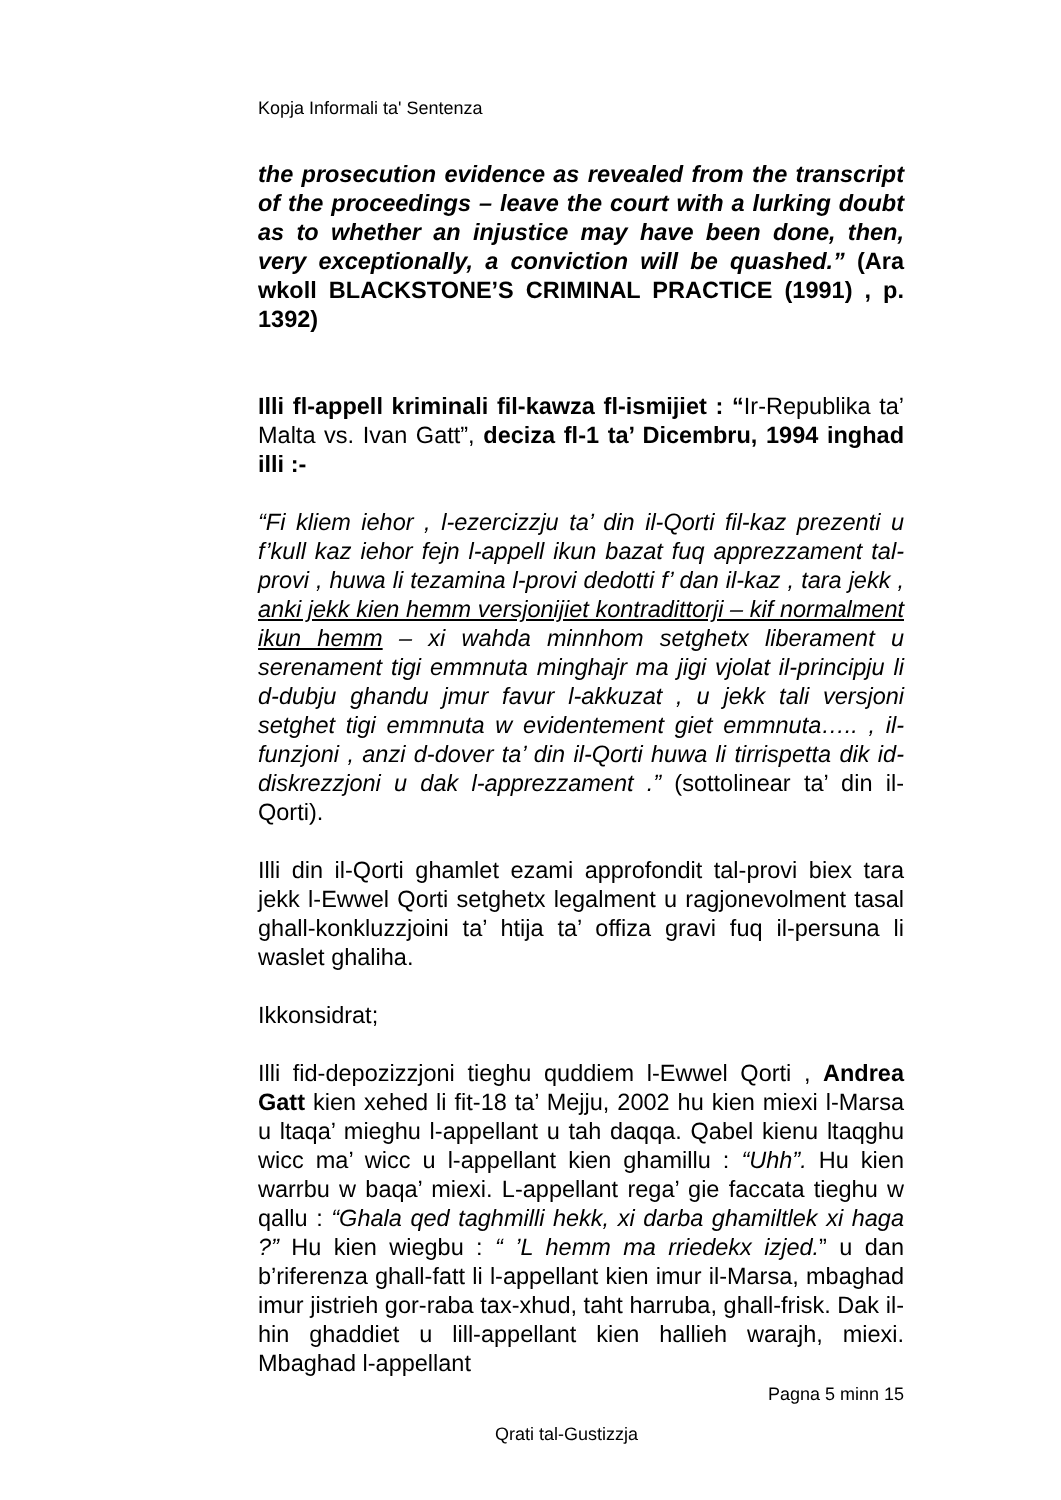Kopja Informali ta' Sentenza
the prosecution evidence as revealed from the transcript of the proceedings – leave the court with a lurking doubt as to whether an injustice may have been done, then, very exceptionally, a conviction will be quashed.” (Ara wkoll BLACKSTONE’S CRIMINAL PRACTICE (1991) , p. 1392)
Illi fl-appell kriminali fil-kawza fl-ismijiet : “Ir-Republika ta’ Malta vs. Ivan Gatt”, deciza fl-1 ta’ Dicembru, 1994 inghad illi :-
“Fi kliem iehor , l-ezercizzju ta’ din il-Qorti fil-kaz prezenti u f’kull kaz iehor fejn l-appell ikun bazat fuq apprezzament tal-provi , huwa li tezamina l-provi dedotti f’ dan il-kaz , tara jekk , anki jekk kien hemm versjonijiet kontradittorji – kif normalment ikun hemm – xi wahda minnhom setghetx liberament u serenament tigi emmnuta minghajr ma jigi vjolat il-principju li d-dubju ghandu jmur favur l-akkuzat , u jekk tali versjoni setghet tigi emmnuta w evidentement giet emmnuta….. , il-funzjoni , anzi d-dover ta’ din il-Qorti huwa li tirrispetta dik id-diskrezzjoni u dak l-apprezzament .” (sottolinear ta’ din il-Qorti).
Illi din il-Qorti ghamlet ezami approfondit tal-provi biex tara jekk l-Ewwel Qorti setghetx legalment u ragjonevolment tasal ghall-konkluzzjoini ta’ htija ta’ offiza gravi fuq il-persuna li waslet ghaliha.
Ikkonsidrat;
Illi fid-depozizzjoni tieghu quddiem l-Ewwel Qorti , Andrea Gatt kien xehed li fit-18 ta’ Mejju, 2002 hu kien miexi l-Marsa u ltaqa’ mieghu l-appellant u tah daqqa. Qabel kienu ltaqghu wicc ma’ wicc u l-appellant kien ghamillu : “Uhh”. Hu kien warrbu w baqa’ miexi. L-appellant rega’ gie faccata tieghu w qallu : “Ghala qed taghmilli hekk, xi darba ghamiltlek xi haga ?” Hu kien wiegbu : “ ’L hemm ma rriedekx izjed.” u dan b’riferenza ghall-fatt li l-appellant kien imur il-Marsa, mbaghad imur jistrieh gor-raba tax-xhud, taht harruba, ghall-frisk. Dak il-hin ghaddiet u lill-appellant kien hallieh warajh, miexi. Mbaghad l-appellant
Pagna 5 minn 15
Qrati tal-Gustizzja